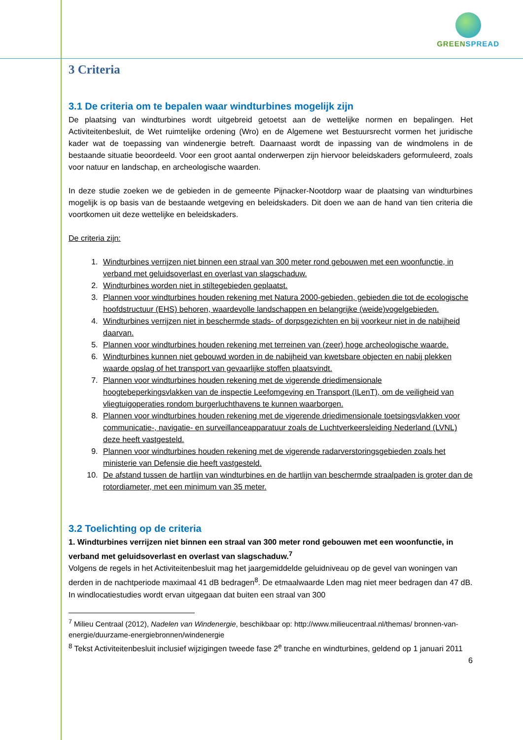GREENSPREAD
3 Criteria
3.1 De criteria om te bepalen waar windturbines mogelijk zijn
De plaatsing van windturbines wordt uitgebreid getoetst aan de wettelijke normen en bepalingen. Het Activiteitenbesluit, de Wet ruimtelijke ordening (Wro) en de Algemene wet Bestuursrecht vormen het juridische kader wat de toepassing van windenergie betreft. Daarnaast wordt de inpassing van de windmolens in de bestaande situatie beoordeeld. Voor een groot aantal onderwerpen zijn hiervoor beleidskaders geformuleerd, zoals voor natuur en landschap, en archeologische waarden.
In deze studie zoeken we de gebieden in de gemeente Pijnacker-Nootdorp waar de plaatsing van windturbines mogelijk is op basis van de bestaande wetgeving en beleidskaders. Dit doen we aan de hand van tien criteria die voortkomen uit deze wettelijke en beleidskaders.
De criteria zijn:
1. Windturbines verrijzen niet binnen een straal van 300 meter rond gebouwen met een woonfunctie, in verband met geluidsoverlast en overlast van slagschaduw.
2. Windturbines worden niet in stiltegebieden geplaatst.
3. Plannen voor windturbines houden rekening met Natura 2000-gebieden, gebieden die tot de ecologische hoofdstructuur (EHS) behoren, waardevolle landschappen en belangrijke (weide)vogelgebieden.
4. Windturbines verrijzen niet in beschermde stads- of dorpsgezichten en bij voorkeur niet in de nabijheid daarvan.
5. Plannen voor windturbines houden rekening met terreinen van (zeer) hoge archeologische waarde.
6. Windturbines kunnen niet gebouwd worden in de nabijheid van kwetsbare objecten en nabij plekken waarde opslag of het transport van gevaarlijke stoffen plaatsvindt.
7. Plannen voor windturbines houden rekening met de vigerende driedimensionale hoogtebeperkingsvlakken van de inspectie Leefomgeving en Transport (ILenT), om de veiligheid van vliegtuigoperaties rondom burgerluchthavens te kunnen waarborgen.
8. Plannen voor windturbines houden rekening met de vigerende driedimensionale toetsingsvlakken voor communicatie-, navigatie- en surveillanceapparatuur zoals de Luchtverkeersleiding Nederland (LVNL) deze heeft vastgesteld.
9. Plannen voor windturbines houden rekening met de vigerende radarverstoringsgebieden zoals het ministerie van Defensie die heeft vastgesteld.
10. De afstand tussen de hartlijn van windturbines en de hartlijn van beschermde straalpaden is groter dan de rotordiameter, met een minimum van 35 meter.
3.2 Toelichting op de criteria
1. Windturbines verrijzen niet binnen een straal van 300 meter rond gebouwen met een woonfunctie, in verband met geluidsoverlast en overlast van slagschaduw.<sup>7</sup>
Volgens de regels in het Activiteitenbesluit mag het jaargemiddelde geluidniveau op de gevel van woningen van derden in de nachtperiode maximaal 41 dB bedragen<sup>8</sup>. De etmaalwaarde Lden mag niet meer bedragen dan 47 dB. In windlocatiestudies wordt ervan uitgegaan dat buiten een straal van 300
<sup>7</sup> Milieu Centraal (2012), Nadelen van Windenergie, beschikbaar op: http://www.milieucentraal.nl/themas/ bronnen-van-energie/duurzame-energiebronnen/windenergie
<sup>8</sup> Tekst Activiteitenbesluit inclusief wijzigingen tweede fase 2<sup>e</sup> tranche en windturbines, geldend op 1 januari 2011
6